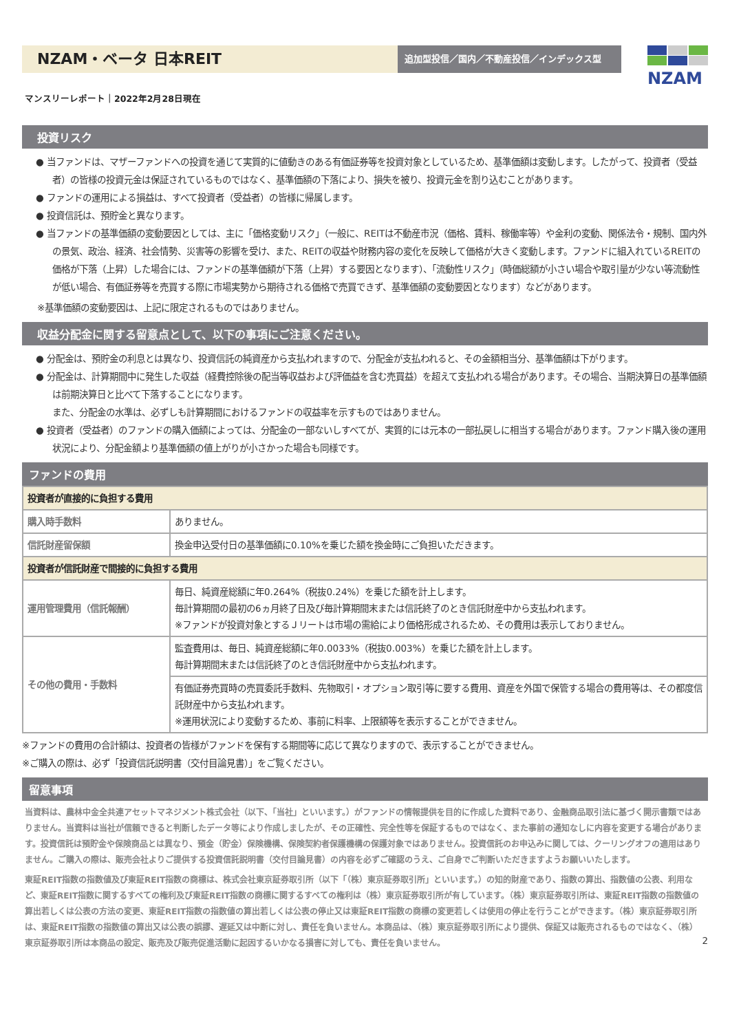NZAM・ベータ 日本REIT
追加型投信／国内／不動産投信／インデックス型
NZAM
マンスリーレポート｜2022年2月28日現在
投資リスク
● 当ファンドは、マザーファンドへの投資を通じて実質的に値動きのある有価証券等を投資対象としているため、基準価額は変動します。したがって、投資者（受益者）の皆様の投資元金は保証されているものではなく、基準価額の下落により、損失を被り、投資元金を割り込むことがあります。
● ファンドの運用による損益は、すべて投資者（受益者）の皆様に帰属します。
● 投資信託は、預貯金と異なります。
● 当ファンドの基準価額の変動要因としては、主に「価格変動リスク」（一般に、REITは不動産市況（価格、賃料、稼働率等）や金利の変動、関係法令・規制、国内外の景気、政治、経済、社会情勢、災害等の影響を受け、また、REITの収益や財務内容の変化を反映して価格が大きく変動します。ファンドに組入れているREITの価格が下落（上昇）した場合には、ファンドの基準価額が下落（上昇）する要因となります）、「流動性リスク」（時価総額が小さい場合や取引量が少ない等流動性が低い場合、有価証券等を売買する際に市場実勢から期待される価格で売買できず、基準価額の変動要因となります）などがあります。
※基準価額の変動要因は、上記に限定されるものではありません。
収益分配金に関する留意点として、以下の事項にご注意ください。
● 分配金は、預貯金の利息とは異なり、投資信託の純資産から支払われますので、分配金が支払われると、その金額相当分、基準価額は下がります。
● 分配金は、計算期間中に発生した収益（経費控除後の配当等収益および評価益を含む売買益）を超えて支払われる場合があります。その場合、当期決算日の基準価額は前期決算日と比べて下落することになります。
また、分配金の水準は、必ずしも計算期間におけるファンドの収益率を示すものではありません。
● 投資者（受益者）のファンドの購入価額によっては、分配金の一部ないしすべてが、実質的には元本の一部払戻しに相当する場合があります。ファンド購入後の運用状況により、分配金額より基準価額の値上がりが小さかった場合も同様です。
ファンドの費用
| 投資者が直接的に負担する費用 | |
| --- | --- |
| 購入時手数料 | ありません。 |
| 信託財産留保額 | 換金申込受付日の基準価額に0.10%を乗じた額を換金時にご負担いただきます。 |
| 投資者が信託財産で間接的に負担する費用 | |
| 運用管理費用（信託報酬） | 毎日、純資産総額に年0.264%（税抜0.24%）を乗じた額を計上します。 毎計算期間の最初の6ヵ月終了日及び毎計算期間末または信託終了のとき信託財産中から支払われます。 ※ファンドが投資対象とするＪリートは市場の需給により価格形成されるため、その費用は表示しておりません。 |
| その他の費用・手数料 | 監査費用は、毎日、純資産総額に年0.0033%（税抜0.003%）を乗じた額を計上します。 毎計算期間末または信託終了のとき信託財産中から支払われます。 |
| | 有価証券売買時の売買委託手数料、先物取引・オプション取引等に要する費用、資産を外国で保管する場合の費用等は、その都度信託財産中から支払われます。 ※運用状況により変動するため、事前に料率、上限額等を表示することができません。 |
※ファンドの費用の合計額は、投資者の皆様がファンドを保有する期間等に応じて異なりますので、表示することができません。
※ご購入の際は、必ず「投資信託説明書（交付目論見書）」をご覧ください。
留意事項
当資料は、農林中金全共連アセットマネジメント株式会社（以下、「当社」といいます。）がファンドの情報提供を目的に作成した資料であり、金融商品取引法に基づく開示書類ではありません。当資料は当社が信頼できると判断したデータ等により作成しましたが、その正確性、完全性等を保証するものではなく、また事前の通知なしに内容を変更する場合があります。投資信託は預貯金や保険商品とは異なり、預金（貯金）保険機構、保険契約者保護機構の保護対象ではありません。投資信託のお申込みに関しては、クーリングオフの適用はありません。ご購入の際は、販売会社よりご提供する投資信託説明書（交付目論見書）の内容を必ずご確認のうえ、ご自身でご判断いただきますようお願いいたします。
東証REIT指数の指数値及び東証REIT指数の商標は、株式会社東京証券取引所（以下「（株）東京証券取引所」といいます。）の知的財産であり、指数の算出、指数値の公表、利用など、東証REIT指数に関するすべての権利及び東証REIT指数の商標に関するすべての権利は（株）東京証券取引所が有しています。（株）東京証券取引所は、東証REIT指数の指数値の算出若しくは公表の方法の変更、東証REIT指数の指数値の算出若しくは公表の停止又は東証REIT指数の商標の変更若しくは使用の停止を行うことができます。（株）東京証券取引所は、東証REIT指数の指数値の算出又は公表の誤謬、遅延又は中断に対し、責任を負いません。本商品は、（株）東京証券取引所により提供、保証又は販売されるものではなく、（株）東京証券取引所は本商品の設定、販売及び販売促進活動に起因するいかなる損害に対しても、責任を負いません。
2